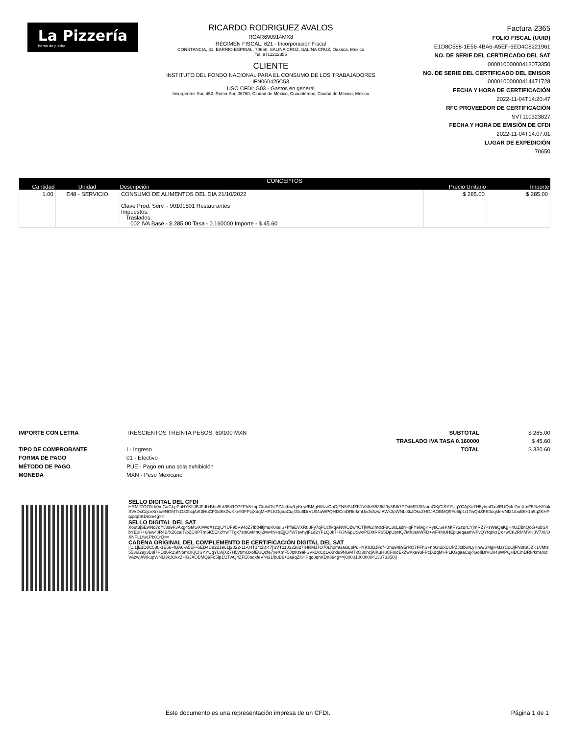La Pizzería
horno de piedra
RICARDO RODRIGUEZ AVALOS
ROAR690914MX8
RÉGIMEN FISCAL: 621 - Incorporación Fiscal
CONSTANCIA, 31, BARRIO ESPINAL, 70650, SALINA CRUZ, SALINA CRUZ, Oaxaca, México
Tel. 9711212355
CLIENTE
INSTITUTO DEL FONDO NACIONAL PARA EL CONSUMO DE LOS TRABAJADORES
IFN060425C53
USO CFDI: G03 - Gastos en general
Insurgentes Sur, 452, Roma Sur, 06760, Ciudad de México, Cuauhtémoc, Ciudad de México, México
Factura 2365
FOLIO FISCAL (UUID)
E1D8C588-1E56-4BA6-A5EF-6ED4C8221961
NO. DE SERIE DEL CERTIFICADO DEL SAT
00001000000413073350
NO. DE SERIE DEL CERTIFICADO DEL EMISOR
00001000000414471728
FECHA Y HORA DE CERTIFICACIÓN
2022-11-04T14:20:47
RFC PROVEEDOR DE CERTIFICACIÓN
SVT110323827
FECHA Y HORA DE EMISIÓN DE CFDI
2022-11-04T14:07:01
LUGAR DE EXPEDICIÓN
70650
| CONCEPTOS | | | | |
| --- | --- | --- | --- | --- |
| Cantidad | Unidad | Descripción | Precio Unitario | Importe |
| 1.00 | E48 - SERVICIO | CONSUMO DE ALIMENTOS DEL DIA 21/10/2022 Clave Prod. Serv. - 90101501 Restaurantes Impuestos: Traslados: 002 IVA Base - $ 285.00 Tasa - 0.160000 Importe - $ 45.60 | $ 285.00 | $ 285.00 |
IMPORTE CON LETRA
TIPO DE COMPROBANTE
FORMA DE PAGO
MÉTODO DE PAGO
MONEDA
TRESCIENTOS TREINTA PESOS, 60/100 MXN
I - Ingreso
01 - Efectivo
PUE - Pago en una sola exhibición
MXN - Peso Mexicano
SUBTOTAL
TRASLADO IVA TASA 0.160000
TOTAL
$ 285.00
$ 45.60
$ 330.60
SELLO DIGITAL DEL CFDI
HRMJ7O70Lh0mGaGLpPuHYKIIJBJFdf+Bhu9hk95rRO7FFhS+npGtu/xDUPZJctbw/LyKnw/BMgHMzzCoOjFN8tStJZK1VMtz5536i29y3B8i7PDd6R1SfNomOKjCISYYUqYCAjXo7H5ybmOxofEUQcfe7xeXmF5JtzKt9akSVkDxCqLvXrxiu9NGMTxO30hcjAiK3HuCF0idEkZwKke93FPcjXdqMHPLKGgaaCuj4GoIlDrVU04uWPQHDCmDRkrkmUxdVAzwiAWk3pWNLl3kJOkxZHGJAOBMQ9Fo5lp1/1TwQ4ZFE0oqkfeVNI31/buB6+1a9qZKHPqq8qhKDn3e4g==
SELLO DIGITAL DEL SAT
Xout3jSEwNd7qYi/8s9F3Axg4SMGXvWoXsz1jOYUF95V94oZ7tbtNitjmuK0xelS+hfi9EVXR88Fy7qFUchkqANWOZw4CTjWk2imdxF8C3xLadn+qFY9iwgKRysCSeKMtFY2zorCYjmRZ7+sWaQaKgHnUZibnQoG+ubSXbYE0H+6/ew4JR4B/XZ6caiT/pZC0PTm6K5EKdYwTTgx7sttKwMn0j2Mv4N+sEjjO7W7svhyjFLd2YFLQ3k7+RJN6pUSwxPDXtRR05DpUpNQ7Mh3s0WFD+wF4MUHEpl3eqaarhVFvQYfq8vzDk+wCtI2RMMVH8V7XI/OXNFLLfwLPb01rQ==
CADENA ORIGINAL DEL COMPLEMENTO DE CERTIFICACIÓN DIGITAL DEL SAT
||1.1|E1D8C588-1E56-4BA6-A5EF-6ED4C8221961|2022-11-04T14:20:47|SVT110323827|HRMJ7O70Lh0mGaGLpPuHYKIIJBJFdf+Bhu9hk95rRO7FFhS+npGtu/xDUPZJctbw/LyKnw/BMgHMzzCoOjFN8tStJZK1VMtz5536i29y3B8i7PDd6R1SfNomOKjCISYYUqYCAjXo7H5ybmOxofEUQcfe7xeXmF5JtzKt9akSVkDxCqLvXrxiu9NGMTxO30hcjAiK3HuCF0idEkZwKke93FPcjXdqMHPLKGgaaCuj4GoIlDrVU04uWPQHDCmDRkrkmUxdVAzwiAWk3pWNLl3kJOkxZHGJAOBMQ9Fo5lp1/1TwQ4ZFE0oqkfeVNI31/buB6+1a9qZKHPqq8qhKDn3e4g==|00001000000413073350||
Este documento es una representación impresa de un CFDI. Página 1 de 1